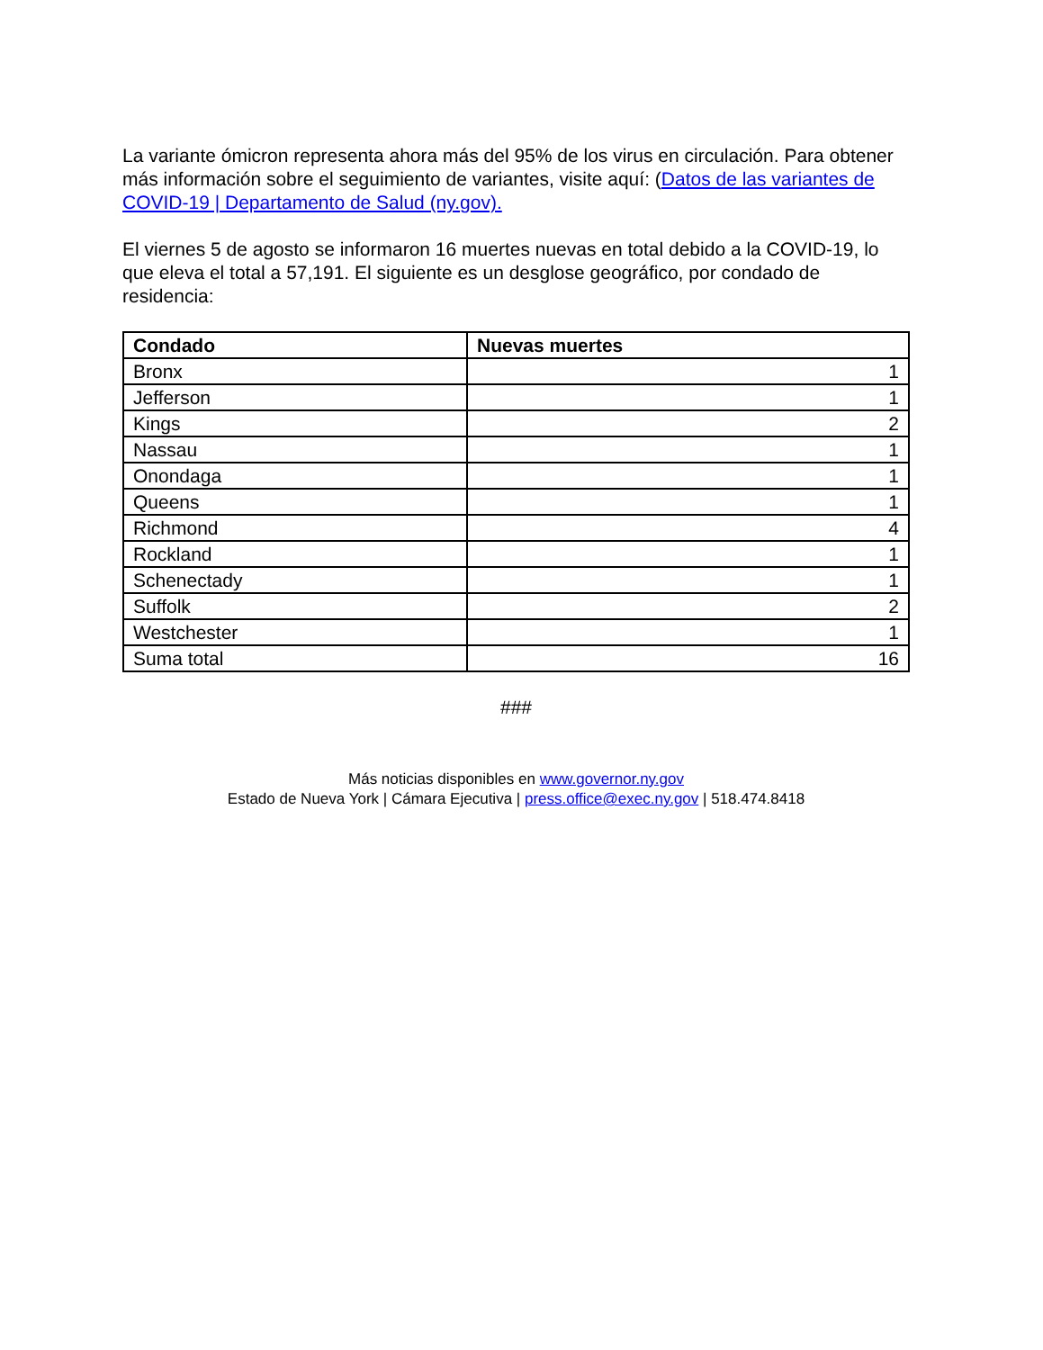La variante ómicron representa ahora más del 95% de los virus en circulación. Para obtener más información sobre el seguimiento de variantes, visite aquí: (Datos de las variantes de COVID-19 | Departamento de Salud (ny.gov).
El viernes 5 de agosto se informaron 16 muertes nuevas en total debido a la COVID-19, lo que eleva el total a 57,191. El siguiente es un desglose geográfico, por condado de residencia:
| Condado | Nuevas muertes |
| --- | --- |
| Bronx | 1 |
| Jefferson | 1 |
| Kings | 2 |
| Nassau | 1 |
| Onondaga | 1 |
| Queens | 1 |
| Richmond | 4 |
| Rockland | 1 |
| Schenectady | 1 |
| Suffolk | 2 |
| Westchester | 1 |
| Suma total | 16 |
###
Más noticias disponibles en www.governor.ny.gov
Estado de Nueva York | Cámara Ejecutiva | press.office@exec.ny.gov | 518.474.8418